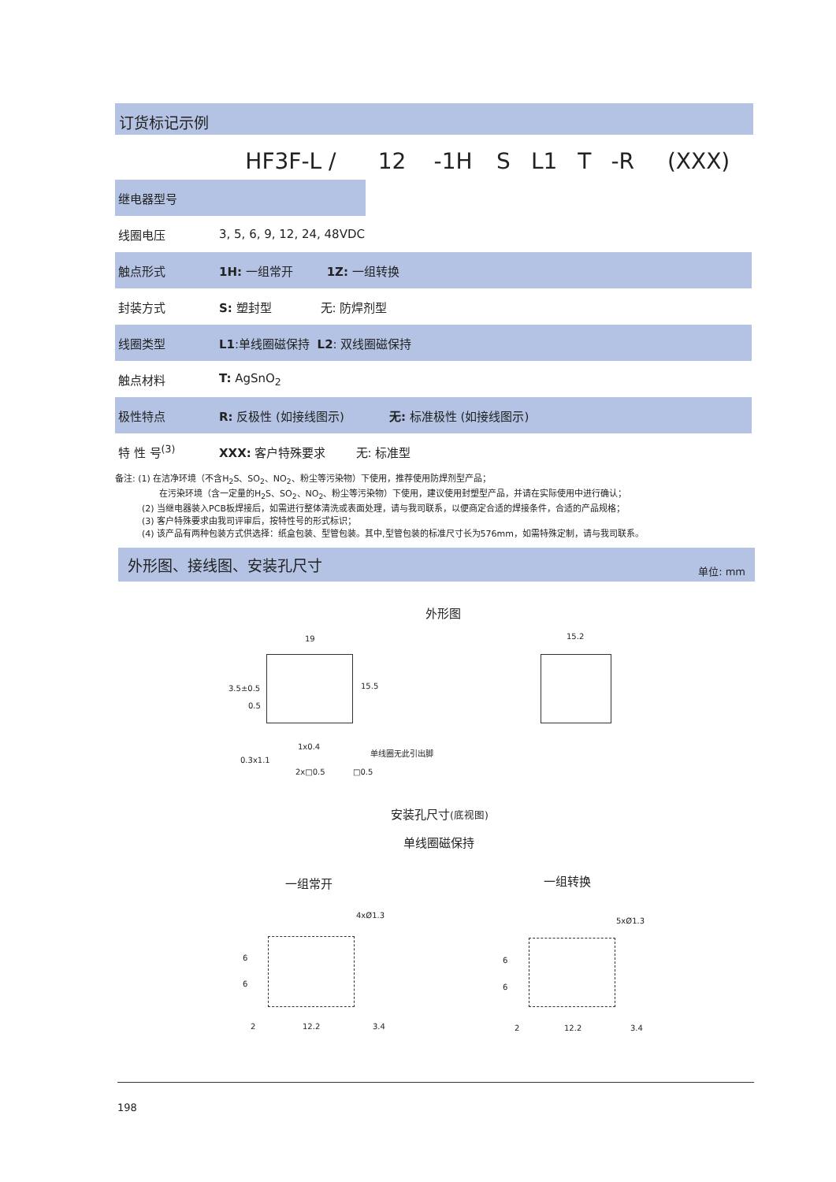订货标记示例
| | HF3F-L / | 12 | -1H | S | L1 | T | -R | (XXX) |
| 继电器型号 | | | | | | | | |
| 线圈电压 | 3, 5, 6, 9, 12, 24, 48VDC | | | | | | | |
| 触点形式 | 1H: 一组常开 1Z: 一组转换 | | | | | | | |
| 封装方式 | S: 塑封型 无: 防焊剂型 | | | | | | | |
| 线圈类型 | L1 :单线圈磁保持 L2 : 双线圈磁保持 | | | | | | | |
| 触点材料 | T: AgSnO<sub>2</sub> | | | | | | | |
| 极性特点 | R: 反极性 (如接线图示) 无: 标准极性 (如接线图示) | | | | | | | |
| 特 性 号<sup>(3)</sup> | XXX: 客户特殊要求 无: 标准型 | | | | | | | |
备注: (1) 在洁净环境（不含H<sub>2</sub>S、SO<sub>2</sub>、NO<sub>2</sub>、粉尘等污染物）下使用，推荐使用防焊剂型产品；
在污染环境（含一定量的H<sub>2</sub>S、SO<sub>2</sub>、NO<sub>2</sub>、粉尘等污染物）下使用，建议使用封塑型产品，并请在实际使用中进行确认；
(2) 当继电器装入PCB板焊接后，如需进行整体清洗或表面处理，请与我司联系，以便商定合适的焊接条件，合适的产品规格；
(3) 客户特殊要求由我司评审后，按特性号的形式标识；
(4) 该产品有两种包装方式供选择：纸盒包装、型管包装。其中,型管包装的标准尺寸长为576mm，如需特殊定制，请与我司联系。
外形图、接线图、安装孔尺寸 单位: mm
外形图
19 15.2
15.5
3.5±0.5
0.5
1x0.4
单线圈无此引出脚
0.3x1.1
2x□0.5 □0.5
安装孔尺寸(底视图)
单线圈磁保持
一组常开 一组转换
4xØ1.3
5xØ1.3
2 12.2 3.4 2 12.2 3.4
6
6
6
6
198